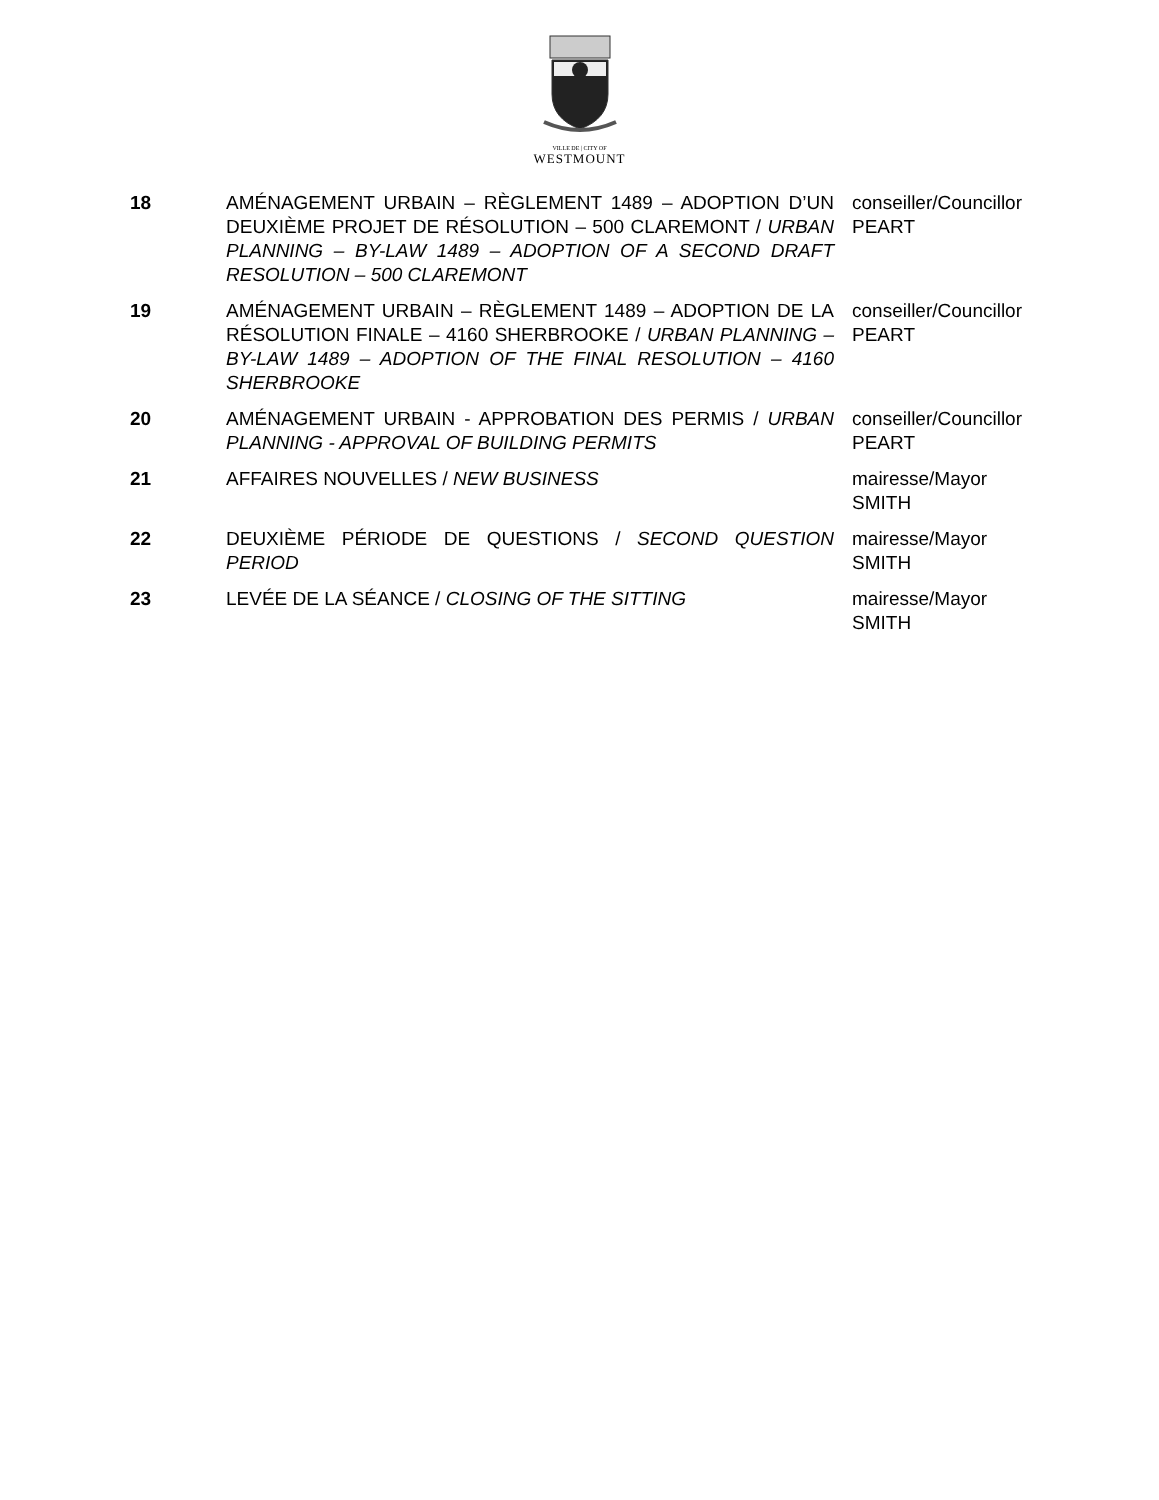VILLE DE | CITY OF
WESTMOUNT
| 18 | AMÉNAGEMENT URBAIN – RÈGLEMENT 1489 – ADOPTION D’UN DEUXIÈME PROJET DE RÉSOLUTION – 500 CLAREMONT / URBAN PLANNING – BY-LAW 1489 – ADOPTION OF A SECOND DRAFT RESOLUTION – 500 CLAREMONT | conseiller/Councillor PEART |
| 19 | AMÉNAGEMENT URBAIN – RÈGLEMENT 1489 – ADOPTION DE LA RÉSOLUTION FINALE – 4160 SHERBROOKE / URBAN PLANNING – BY-LAW 1489 – ADOPTION OF THE FINAL RESOLUTION – 4160 SHERBROOKE | conseiller/Councillor PEART |
| 20 | AMÉNAGEMENT URBAIN - APPROBATION DES PERMIS / URBAN PLANNING - APPROVAL OF BUILDING PERMITS | conseiller/Councillor PEART |
| 21 | AFFAIRES NOUVELLES / NEW BUSINESS | mairesse/Mayor SMITH |
| 22 | DEUXIÈME PÉRIODE DE QUESTIONS / SECOND QUESTION PERIOD | mairesse/Mayor SMITH |
| 23 | LEVÉE DE LA SÉANCE / CLOSING OF THE SITTING | mairesse/Mayor SMITH |